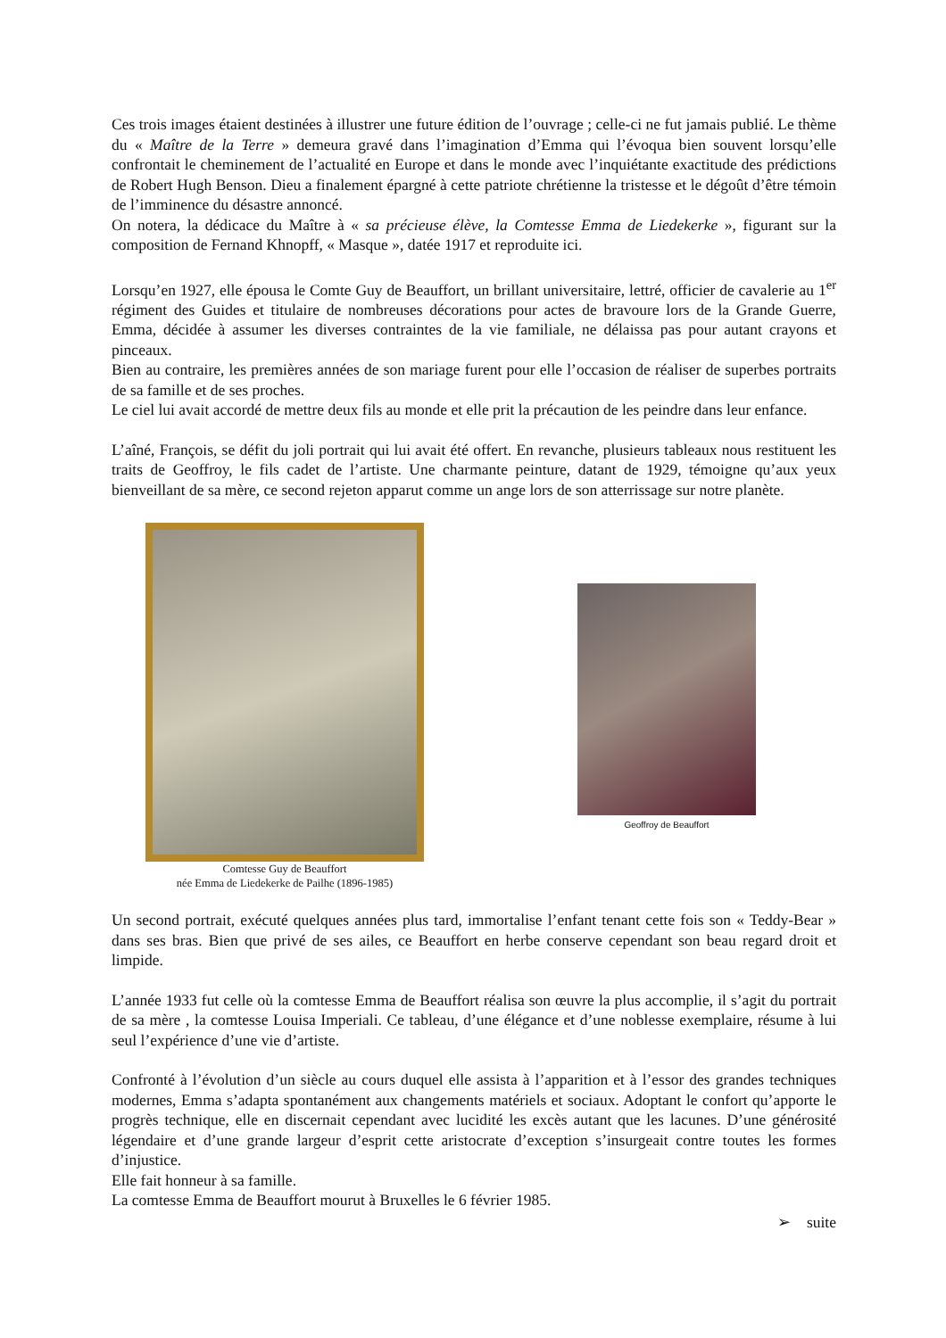Ces trois images étaient destinées à illustrer une future édition de l’ouvrage ; celle-ci ne fut jamais publié. Le thème du « Maître de la Terre » demeura gravé dans l’imagination d’Emma qui l’évoqua bien souvent lorsqu’elle confrontait le cheminement de l’actualité en Europe et dans le monde avec l’inquiétante exactitude des prédictions de Robert Hugh Benson. Dieu a finalement épargné à cette patriote chrétienne la tristesse et le dégoût d’être témoin de l’imminence du désastre annoncé.
On notera, la dédicace du Maître à « sa précieuse élève, la Comtesse Emma de Liedekerke », figurant sur la composition de Fernand Khnopff, « Masque », datée 1917 et reproduite ici.
Lorsqu’en 1927, elle épousa le Comte Guy de Beauffort, un brillant universitaire, lettré, officier de cavalerie au 1<sup>er</sup> régiment des Guides et titulaire de nombreuses décorations pour actes de bravoure lors de la Grande Guerre, Emma, décidée à assumer les diverses contraintes de la vie familiale, ne délaissa pas pour autant crayons et pinceaux.
Bien au contraire, les premières années de son mariage furent pour elle l’occasion de réaliser de superbes portraits de sa famille et de ses proches.
Le ciel lui avait accordé de mettre deux fils au monde et elle prit la précaution de les peindre dans leur enfance.
L’aîné, François, se défit du joli portrait qui lui avait été offert. En revanche, plusieurs tableaux nous restituent les traits de Geoffroy, le fils cadet de l’artiste. Une charmante peinture, datant de 1929, témoigne qu’aux yeux bienveillant de sa mère, ce second rejeton apparut comme un ange lors de son atterrissage sur notre planète.
Comtesse Guy de Beauffort
née Emma de Liedekerke de Pailhe (1896-1985)
Geoffroy de Beauffort
Un second portrait, exécuté quelques années plus tard, immortalise l’enfant tenant cette fois son « Teddy-Bear » dans ses bras. Bien que privé de ses ailes, ce Beauffort en herbe conserve cependant son beau regard droit et limpide.
L’année 1933 fut celle où la comtesse Emma de Beauffort réalisa son œuvre la plus accomplie, il s’agit du portrait de sa mère , la comtesse Louisa Imperiali. Ce tableau, d’une élégance et d’une noblesse exemplaire, résume à lui seul l’expérience d’une vie d’artiste.
Confronté à l’évolution d’un siècle au cours duquel elle assista à l’apparition et à l’essor des grandes techniques modernes, Emma s’adapta spontanément aux changements matériels et sociaux. Adoptant le confort qu’apporte le progrès technique, elle en discernait cependant avec lucidité les excès autant que les lacunes. D’une générosité légendaire et d’une grande largeur d’esprit cette aristocrate d’exception s’insurgeait contre toutes les formes d’injustice.
Elle fait honneur à sa famille.
La comtesse Emma de Beauffort mourut à Bruxelles le 6 février 1985.
➢ suite